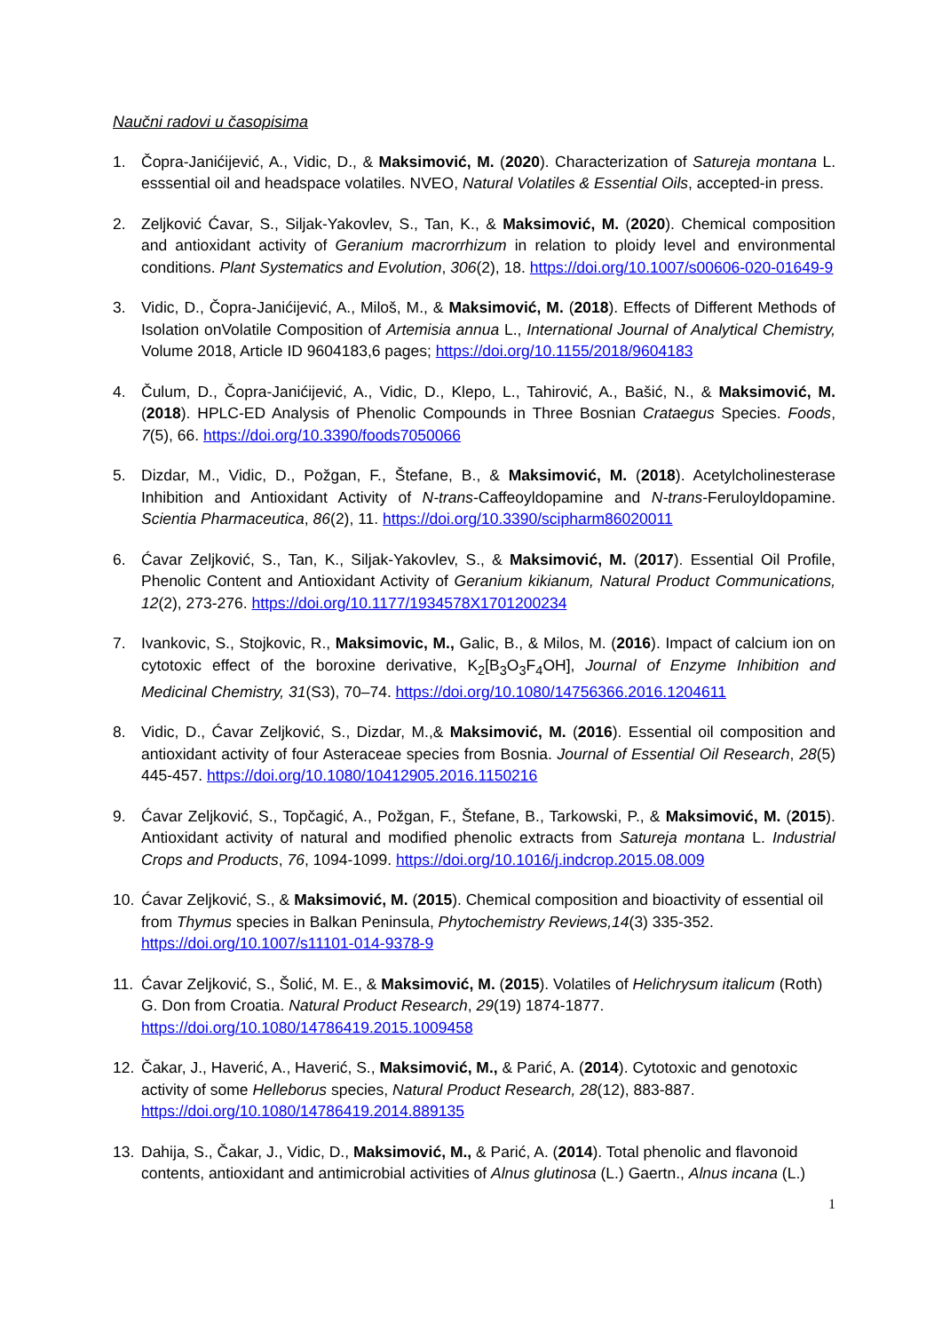Naučni radovi u časopisima
1. Čopra-Janićijević, A., Vidic, D., & Maksimović, M. (2020). Characterization of Satureja montana L. esssential oil and headspace volatiles. NVEO, Natural Volatiles & Essential Oils, accepted-in press.
2. Zeljković Ćavar, S., Siljak-Yakovlev, S., Tan, K., & Maksimović, M. (2020). Chemical composition and antioxidant activity of Geranium macrorrhizum in relation to ploidy level and environmental conditions. Plant Systematics and Evolution, 306(2), 18. https://doi.org/10.1007/s00606-020-01649-9
3. Vidic, D., Čopra-Janićijević, A., Miloš, M., & Maksimović, M. (2018). Effects of Different Methods of Isolation onVolatile Composition of Artemisia annua L., International Journal of Analytical Chemistry, Volume 2018, Article ID 9604183,6 pages; https://doi.org/10.1155/2018/9604183
4. Čulum, D., Čopra-Janićijević, A., Vidic, D., Klepo, L., Tahirović, A., Bašić, N., & Maksimović, M. (2018). HPLC-ED Analysis of Phenolic Compounds in Three Bosnian Crataegus Species. Foods, 7(5), 66. https://doi.org/10.3390/foods7050066
5. Dizdar, M., Vidic, D., Požgan, F., Štefane, B., & Maksimović, M. (2018). Acetylcholinesterase Inhibition and Antioxidant Activity of N-trans-Caffeoyldopamine and N-trans-Feruloyldopamine. Scientia Pharmaceutica, 86(2), 11. https://doi.org/10.3390/scipharm86020011
6. Ćavar Zeljković, S., Tan, K., Siljak-Yakovlev, S., & Maksimović, M. (2017). Essential Oil Profile, Phenolic Content and Antioxidant Activity of Geranium kikianum, Natural Product Communications, 12(2), 273-276. https://doi.org/10.1177/1934578X1701200234
7. Ivankovic, S., Stojkovic, R., Maksimovic, M., Galic, B., & Milos, M. (2016). Impact of calcium ion on cytotoxic effect of the boroxine derivative, K<sub>2</sub>[B<sub>3</sub>O<sub>3</sub>F<sub>4</sub>OH], Journal of Enzyme Inhibition and Medicinal Chemistry, 31(S3), 70–74. https://doi.org/10.1080/14756366.2016.1204611
8. Vidic, D., Ćavar Zeljković, S., Dizdar, M.,& Maksimović, M. (2016). Essential oil composition and antioxidant activity of four Asteraceae species from Bosnia. Journal of Essential Oil Research, 28(5) 445-457. https://doi.org/10.1080/10412905.2016.1150216
9. Ćavar Zeljković, S., Topčagić, A., Požgan, F., Štefane, B., Tarkowski, P., & Maksimović, M. (2015). Antioxidant activity of natural and modified phenolic extracts from Satureja montana L. Industrial Crops and Products, 76, 1094-1099. https://doi.org/10.1016/j.indcrop.2015.08.009
10. Ćavar Zeljković, S., & Maksimović, M. (2015). Chemical composition and bioactivity of essential oil from Thymus species in Balkan Peninsula, Phytochemistry Reviews,14(3) 335-352. https://doi.org/10.1007/s11101-014-9378-9
11. Ćavar Zeljković, S., Šolić, M. E., & Maksimović, M. (2015). Volatiles of Helichrysum italicum (Roth) G. Don from Croatia. Natural Product Research, 29(19) 1874-1877. https://doi.org/10.1080/14786419.2015.1009458
12. Čakar, J., Haverić, A., Haverić, S., Maksimović, M., & Parić, A. (2014). Cytotoxic and genotoxic activity of some Helleborus species, Natural Product Research, 28(12), 883-887. https://doi.org/10.1080/14786419.2014.889135
13. Dahija, S., Čakar, J., Vidic, D., Maksimović, M., & Parić, A. (2014). Total phenolic and flavonoid contents, antioxidant and antimicrobial activities of Alnus glutinosa (L.) Gaertn., Alnus incana (L.)
1